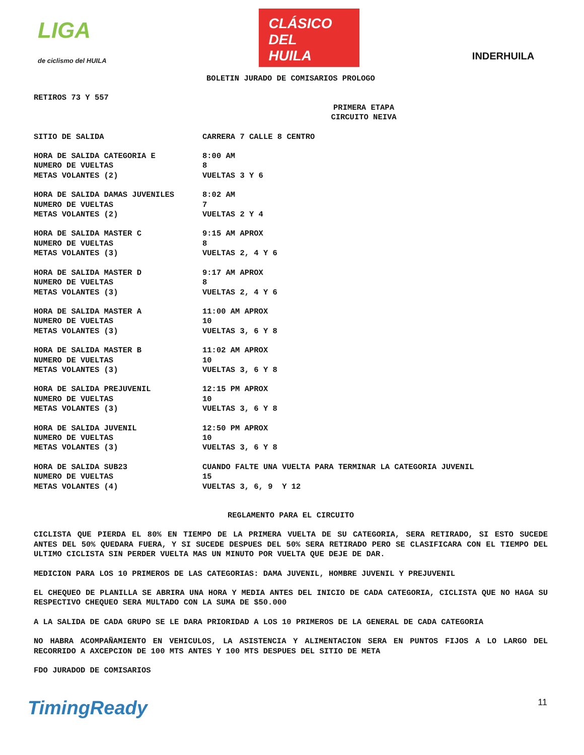LIGA
de ciclismo del HUILA
CLÁSICO
DEL
HUILA
INDERHUILA
BOLETIN JURADO DE COMISARIOS PROLOGO
RETIROS 73 Y 557
PRIMERA ETAPA
CIRCUITO NEIVA
SITIO DE SALIDA CARRERA 7 CALLE 8 CENTRO
HORA DE SALIDA CATEGORIA E 8:00 AM
NUMERO DE VUELTAS 8
METAS VOLANTES (2) VUELTAS 3 Y 6
HORA DE SALIDA DAMAS JUVENILES 8:02 AM
NUMERO DE VUELTAS 7
METAS VOLANTES (2) VUELTAS 2 Y 4
HORA DE SALIDA MASTER C 9:15 AM APROX
NUMERO DE VUELTAS 8
METAS VOLANTES (3) VUELTAS 2, 4 Y 6
HORA DE SALIDA MASTER D 9:17 AM APROX
NUMERO DE VUELTAS 8
METAS VOLANTES (3) VUELTAS 2, 4 Y 6
HORA DE SALIDA MASTER A 11:00 AM APROX
NUMERO DE VUELTAS 10
METAS VOLANTES (3) VUELTAS 3, 6 Y 8
HORA DE SALIDA MASTER B 11:02 AM APROX
NUMERO DE VUELTAS 10
METAS VOLANTES (3) VUELTAS 3, 6 Y 8
HORA DE SALIDA PREJUVENIL 12:15 PM APROX
NUMERO DE VUELTAS 10
METAS VOLANTES (3) VUELTAS 3, 6 Y 8
HORA DE SALIDA JUVENIL 12:50 PM APROX
NUMERO DE VUELTAS 10
METAS VOLANTES (3) VUELTAS 3, 6 Y 8
HORA DE SALIDA SUB23 CUANDO FALTE UNA VUELTA PARA TERMINAR LA CATEGORIA JUVENIL
NUMERO DE VUELTAS 15
METAS VOLANTES (4) VUELTAS 3, 6, 9 Y 12
REGLAMENTO PARA EL CIRCUITO
CICLISTA QUE PIERDA EL 80% EN TIEMPO DE LA PRIMERA VUELTA DE SU CATEGORIA, SERA RETIRADO, SI ESTO SUCEDE ANTES DEL 50% QUEDARA FUERA, Y SI SUCEDE DESPUES DEL 50% SERA RETIRADO PERO SE CLASIFICARA CON EL TIEMPO DEL ULTIMO CICLISTA SIN PERDER VUELTA MAS UN MINUTO POR VUELTA QUE DEJE DE DAR.
MEDICION PARA LOS 10 PRIMEROS DE LAS CATEGORIAS: DAMA JUVENIL, HOMBRE JUVENIL Y PREJUVENIL
EL CHEQUEO DE PLANILLA SE ABRIRA UNA HORA Y MEDIA ANTES DEL INICIO DE CADA CATEGORIA, CICLISTA QUE NO HAGA SU RESPECTIVO CHEQUEO SERA MULTADO CON LA SUMA DE $50.000
A LA SALIDA DE CADA GRUPO SE LE DARA PRIORIDAD A LOS 10 PRIMEROS DE LA GENERAL DE CADA CATEGORIA
NO HABRA ACOMPAÑAMIENTO EN VEHICULOS, LA ASISTENCIA Y ALIMENTACION SERA EN PUNTOS FIJOS A LO LARGO DEL RECORRIDO A AXCEPCION DE 100 MTS ANTES Y 100 MTS DESPUES DEL SITIO DE META
FDO JURADOD DE COMISARIOS
TimingReady 11